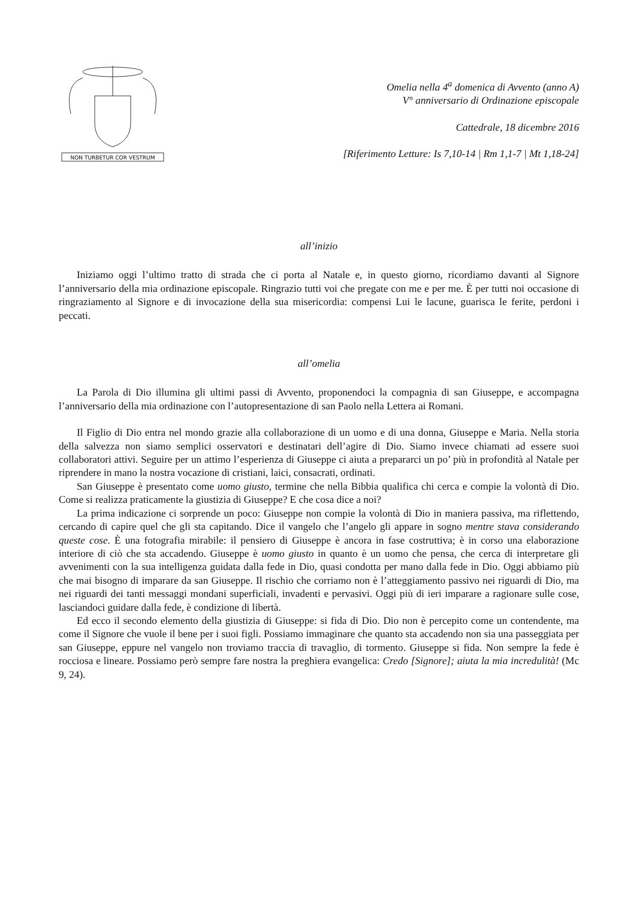NON TURBETUR COR VESTRUM
Omelia nella 4<sup>a</sup> domenica di Avvento (anno A)
V° anniversario di Ordinazione episcopale
Cattedrale, 18 dicembre 2016
[Riferimento Letture: Is 7,10-14 | Rm 1,1-7 | Mt 1,18-24]
all’inizio
Iniziamo oggi l’ultimo tratto di strada che ci porta al Natale e, in questo giorno, ricordiamo davanti al Signore l’anniversario della mia ordinazione episcopale. Ringrazio tutti voi che pregate con me e per me. È per tutti noi occasione di ringraziamento al Signore e di invocazione della sua misericordia: compensi Lui le lacune, guarisca le ferite, perdoni i peccati.
all’omelia
La Parola di Dio illumina gli ultimi passi di Avvento, proponendoci la compagnia di san Giuseppe, e accompagna l’anniversario della mia ordinazione con l’autopresentazione di san Paolo nella Lettera ai Romani.
Il Figlio di Dio entra nel mondo grazie alla collaborazione di un uomo e di una donna, Giuseppe e Maria. Nella storia della salvezza non siamo semplici osservatori e destinatari dell’agire di Dio. Siamo invece chiamati ad essere suoi collaboratori attivi. Seguire per un attimo l’esperienza di Giuseppe ci aiuta a prepararci un po’ più in profondità al Natale per riprendere in mano la nostra vocazione di cristiani, laici, consacrati, ordinati.
San Giuseppe è presentato come uomo giusto, termine che nella Bibbia qualifica chi cerca e compie la volontà di Dio. Come si realizza praticamente la giustizia di Giuseppe? E che cosa dice a noi?
La prima indicazione ci sorprende un poco: Giuseppe non compie la volontà di Dio in maniera passiva, ma riflettendo, cercando di capire quel che gli sta capitando. Dice il vangelo che l’angelo gli appare in sogno mentre stava considerando queste cose. È una fotografia mirabile: il pensiero di Giuseppe è ancora in fase costruttiva; è in corso una elaborazione interiore di ciò che sta accadendo. Giuseppe è uomo giusto in quanto è un uomo che pensa, che cerca di interpretare gli avvenimenti con la sua intelligenza guidata dalla fede in Dio, quasi condotta per mano dalla fede in Dio. Oggi abbiamo più che mai bisogno di imparare da san Giuseppe. Il rischio che corriamo non è l’atteggiamento passivo nei riguardi di Dio, ma nei riguardi dei tanti messaggi mondani superficiali, invadenti e pervasivi. Oggi più di ieri imparare a ragionare sulle cose, lasciandoci guidare dalla fede, è condizione di libertà.
Ed ecco il secondo elemento della giustizia di Giuseppe: si fida di Dio. Dio non è percepito come un contendente, ma come il Signore che vuole il bene per i suoi figli. Possiamo immaginare che quanto sta accadendo non sia una passeggiata per san Giuseppe, eppure nel vangelo non troviamo traccia di travaglio, di tormento. Giuseppe si fida. Non sempre la fede è rocciosa e lineare. Possiamo però sempre fare nostra la preghiera evangelica: Credo [Signore]; aiuta la mia incredulità! (Mc 9, 24).